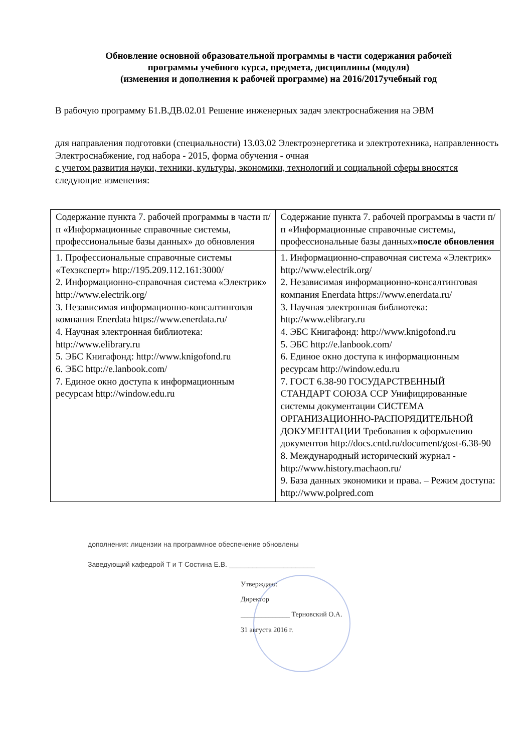Обновление основной образовательной программы в части содержания рабочей
программы учебного курса, предмета, дисциплины (модуля)
(изменения и дополнения к рабочей программе) на 2016/2017учебный год
В рабочую программу Б1.В.ДВ.02.01 Решение инженерных задач электроснабжения на ЭВМ
для направления подготовки (специальности) 13.03.02 Электроэнергетика и электротехника, направленность Электроснабжение, год набора - 2015, форма обучения - очная
с учетом развития науки, техники, культуры, экономики, технологий и социальной сферы вносятся следующие изменения:
| Содержание пункта 7. рабочей программы в части п/п «Информационные справочные системы, профессиональные базы данных» до обновления | Содержание пункта 7. рабочей программы в части п/п «Информационные справочные системы, профессиональные базы данных» после обновления |
| 1. Профессиональные справочные системы «Техэксперт» http://195.209.112.161:3000/ 2. Информационно-справочная система «Электрик» http://www.electrik.org/ 3. Независимая информационно-консалтинговая компания Enerdata https://www.enerdata.ru/ 4. Научная электронная библиотека: http://www.elibrary.ru 5. ЭБС Книгафонд: http://www.knigofond.ru 6. ЭБС http://e.lanbook.com/ 7. Единое окно доступа к информационным ресурсам http://window.edu.ru | 1. Информационно-справочная система «Электрик» http://www.electrik.org/ 2. Независимая информационно-консалтинговая компания Enerdata https://www.enerdata.ru/ 3. Научная электронная библиотека: http://www.elibrary.ru 4. ЭБС Книгафонд: http://www.knigofond.ru 5. ЭБС http://e.lanbook.com/ 6. Единое окно доступа к информационным ресурсам http://window.edu.ru 7. ГОСТ 6.38-90 ГОСУДАРСТВЕННЫЙ СТАНДАРТ СОЮЗА ССР Унифицированные системы документации СИСТЕМА ОРГАНИЗАЦИОННО-РАСПОРЯДИТЕЛЬНОЙ ДОКУМЕНТАЦИИ Требования к оформлению документов http://docs.cntd.ru/document/gost-6.38-90 8. Международный исторический журнал - http://www.history.machaon.ru/ 9. База данных экономики и права. – Режим доступа: http://www.polpred.com |
дополнения: лицензии на программное обеспечение обновлены
Заведующий кафедрой Т и Т Состина Е.В. ______________________
Утверждаю:
Директор
______________ Терновский О.А.
31 августа 2016 г.